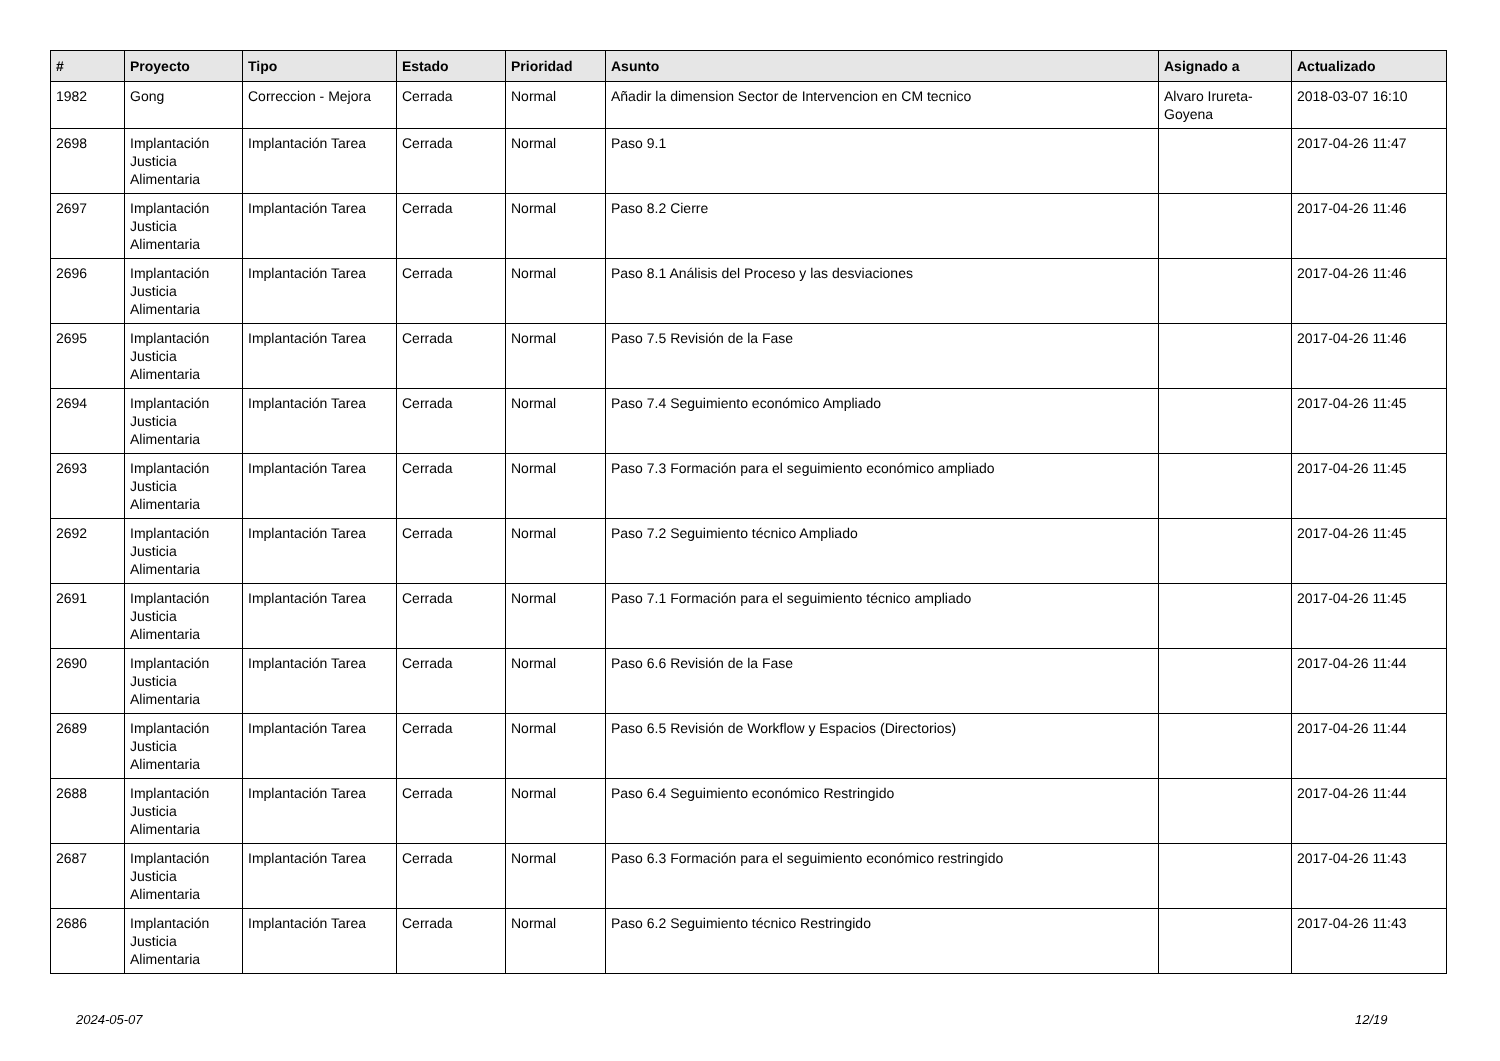| # | Proyecto | Tipo | Estado | Prioridad | Asunto | Asignado a | Actualizado |
| --- | --- | --- | --- | --- | --- | --- | --- |
| 1982 | Gong | Correccion - Mejora | Cerrada | Normal | Añadir la dimension Sector de Intervencion en CM tecnico | Alvaro Irureta-Goyena | 2018-03-07 16:10 |
| 2698 | Implantación Justicia Alimentaria | Implantación Tarea | Cerrada | Normal | Paso 9.1 | | 2017-04-26 11:47 |
| 2697 | Implantación Justicia Alimentaria | Implantación Tarea | Cerrada | Normal | Paso 8.2 Cierre | | 2017-04-26 11:46 |
| 2696 | Implantación Justicia Alimentaria | Implantación Tarea | Cerrada | Normal | Paso 8.1 Análisis del Proceso y las desviaciones | | 2017-04-26 11:46 |
| 2695 | Implantación Justicia Alimentaria | Implantación Tarea | Cerrada | Normal | Paso 7.5 Revisión de la Fase | | 2017-04-26 11:46 |
| 2694 | Implantación Justicia Alimentaria | Implantación Tarea | Cerrada | Normal | Paso 7.4 Seguimiento económico Ampliado | | 2017-04-26 11:45 |
| 2693 | Implantación Justicia Alimentaria | Implantación Tarea | Cerrada | Normal | Paso 7.3 Formación para el seguimiento económico ampliado | | 2017-04-26 11:45 |
| 2692 | Implantación Justicia Alimentaria | Implantación Tarea | Cerrada | Normal | Paso 7.2 Seguimiento técnico Ampliado | | 2017-04-26 11:45 |
| 2691 | Implantación Justicia Alimentaria | Implantación Tarea | Cerrada | Normal | Paso 7.1 Formación para el seguimiento técnico ampliado | | 2017-04-26 11:45 |
| 2690 | Implantación Justicia Alimentaria | Implantación Tarea | Cerrada | Normal | Paso 6.6 Revisión de la Fase | | 2017-04-26 11:44 |
| 2689 | Implantación Justicia Alimentaria | Implantación Tarea | Cerrada | Normal | Paso 6.5 Revisión de Workflow y Espacios (Directorios) | | 2017-04-26 11:44 |
| 2688 | Implantación Justicia Alimentaria | Implantación Tarea | Cerrada | Normal | Paso 6.4 Seguimiento económico Restringido | | 2017-04-26 11:44 |
| 2687 | Implantación Justicia Alimentaria | Implantación Tarea | Cerrada | Normal | Paso 6.3 Formación para el seguimiento económico restringido | | 2017-04-26 11:43 |
| 2686 | Implantación Justicia Alimentaria | Implantación Tarea | Cerrada | Normal | Paso 6.2 Seguimiento técnico Restringido | | 2017-04-26 11:43 |
2024-05-07 12/19